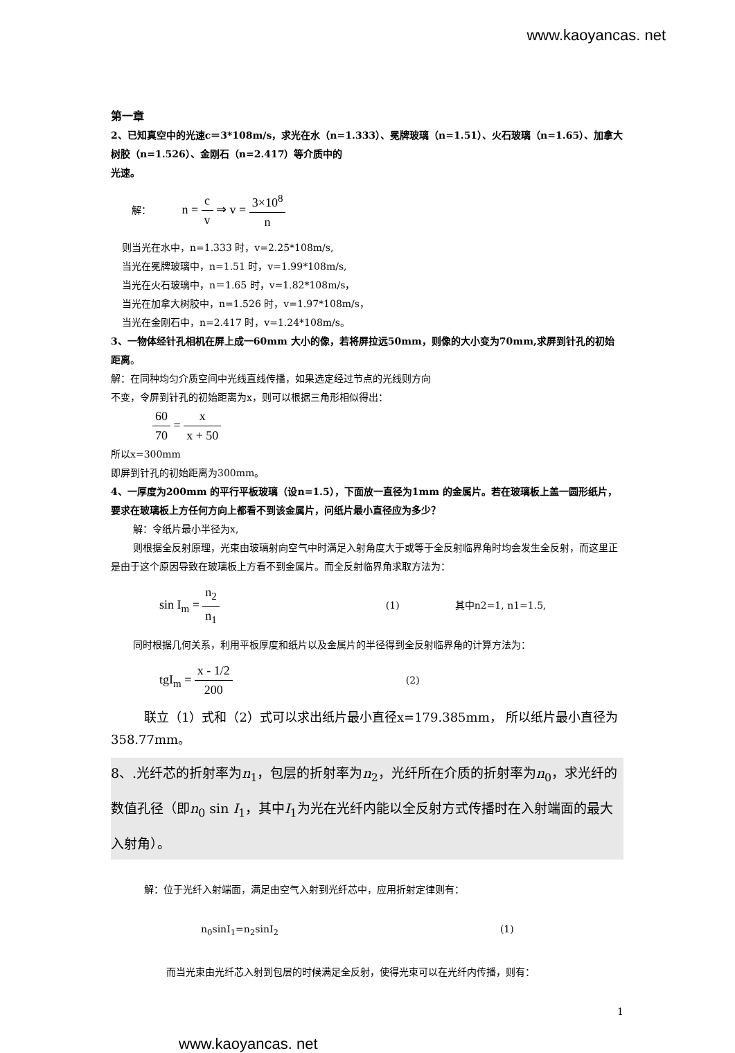www.kaoyancas. net
第一章
2、已知真空中的光速c＝3*108m/s，求光在水（n=1.333）、冕牌玻璃（n=1.51）、火石玻璃（n=1.65）、加拿大树胶（n=1.526）、金刚石（n=2.417）等介质中的
光速。
解： n = c v ⇒ v = 3×10<sup>8</sup> n
则当光在水中，n=1.333 时，v=2.25*108m/s,
当光在冕牌玻璃中，n=1.51 时，v=1.99*108m/s,
当光在火石玻璃中，n＝1.65 时，v=1.82*108m/s，
当光在加拿大树胶中，n=1.526 时，v=1.97*108m/s，
当光在金刚石中，n=2.417 时，v=1.24*108m/s。
3、一物体经针孔相机在屏上成一60mm 大小的像，若将屏拉远50mm，则像的大小变为70mm,求屏到针孔的初始距离。
解：在同种均匀介质空间中光线直线传播，如果选定经过节点的光线则方向
不变，令屏到针孔的初始距离为x，则可以根据三角形相似得出：
60 70 = x x + 50
所以x=300mm
即屏到针孔的初始距离为300mm。
4、一厚度为200mm 的平行平板玻璃（设n=1.5），下面放一直径为1mm 的金属片。若在玻璃板上盖一圆形纸片，要求在玻璃板上方任何方向上都看不到该金属片，问纸片最小直径应为多少？
解：令纸片最小半径为x,
则根据全反射原理，光束由玻璃射向空气中时满足入射角度大于或等于全反射临界角时均会发生全反射，而这里正是由于这个原因导致在玻璃板上方看不到金属片。而全反射临界角求取方法为：
sin I<sub>m</sub> = n<sub>2</sub> n<sub>1</sub> (1) 其中n2=1, n1=1.5,
同时根据几何关系，利用平板厚度和纸片以及金属片的半径得到全反射临界角的计算方法为：
tgI<sub>m</sub> = x - 1/2 200 (2)
联立（1）式和（2）式可以求出纸片最小直径x=179.385mm， 所以纸片最小直径为358.77mm。
8、.光纤芯的折射率为n<sub>1</sub>，包层的折射率为n<sub>2</sub>，光纤所在介质的折射率为n<sub>0</sub>，求光纤的数值孔径（即n<sub>0</sub> sin I<sub>1</sub>，其中I<sub>1</sub>为光在光纤内能以全反射方式传播时在入射端面的最大入射角）。
解：位于光纤入射端面，满足由空气入射到光纤芯中，应用折射定律则有：
n<sub>0</sub>sinI<sub>1</sub>=n<sub>2</sub>sinI<sub>2</sub> (1)
而当光束由光纤芯入射到包层的时候满足全反射，使得光束可以在光纤内传播，则有：
1
www.kaoyancas. net